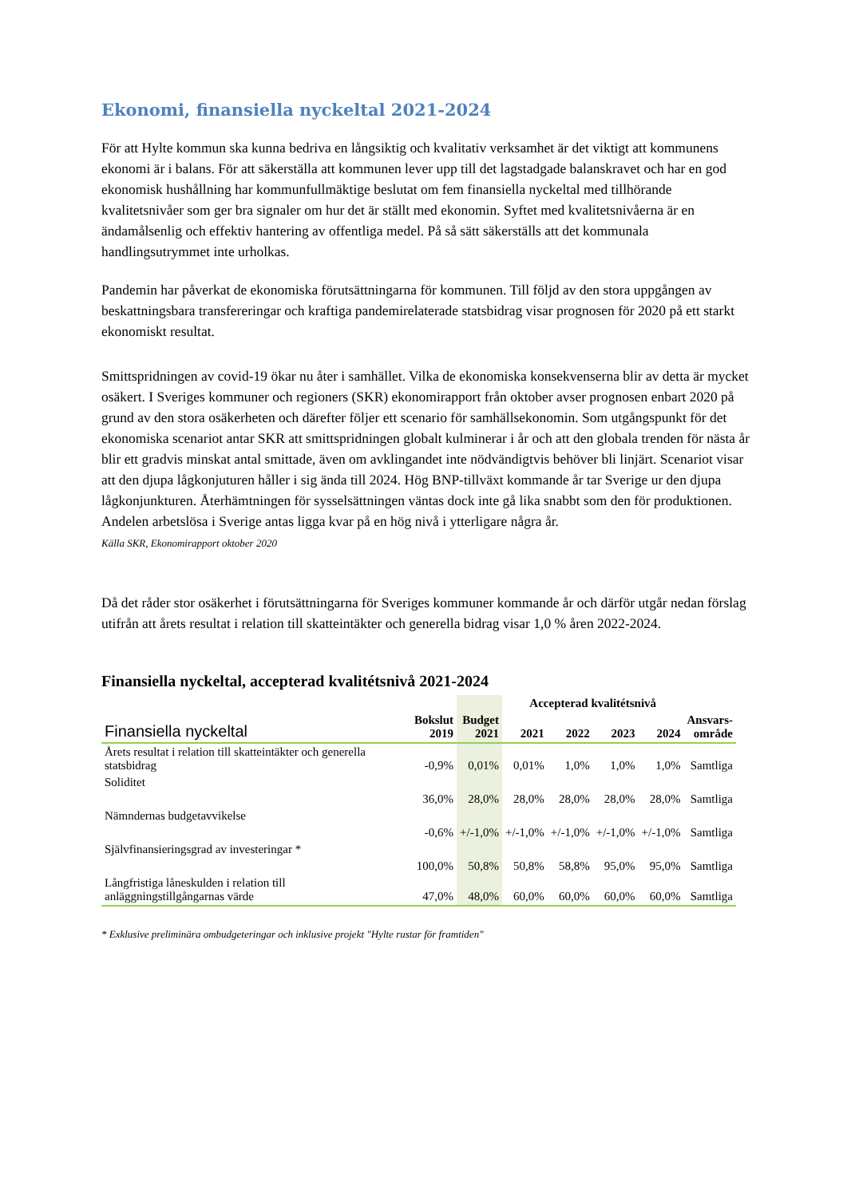Ekonomi, finansiella nyckeltal 2021-2024
För att Hylte kommun ska kunna bedriva en långsiktig och kvalitativ verksamhet är det viktigt att kommunens ekonomi är i balans. För att säkerställa att kommunen lever upp till det lagstadgade balanskravet och har en god ekonomisk hushållning har kommunfullmäktige beslutat om fem finansiella nyckeltal med tillhörande kvalitetsnivåer som ger bra signaler om hur det är ställt med ekonomin. Syftet med kvalitetsnivåerna är en ändamålsenlig och effektiv hantering av offentliga medel. På så sätt säkerställs att det kommunala handlingsutrymmet inte urholkas.
Pandemin har påverkat de ekonomiska förutsättningarna för kommunen. Till följd av den stora uppgången av beskattningsbara transfereringar och kraftiga pandemirelaterade statsbidrag visar prognosen för 2020 på ett starkt ekonomiskt resultat.
Smittspridningen av covid-19 ökar nu åter i samhället. Vilka de ekonomiska konsekvenserna blir av detta är mycket osäkert. I Sveriges kommuner och regioners (SKR) ekonomirapport från oktober avser prognosen enbart 2020 på grund av den stora osäkerheten och därefter följer ett scenario för samhällsekonomin. Som utgångspunkt för det ekonomiska scenariot antar SKR att smittspridningen globalt kulminerar i år och att den globala trenden för nästa år blir ett gradvis minskat antal smittade, även om avklingandet inte nödvändigtvis behöver bli linjärt. Scenariot visar att den djupa lågkonjuturen håller i sig ända till 2024. Hög BNP-tillväxt kommande år tar Sverige ur den djupa lågkonjunkturen. Återhämtningen för sysselsättningen väntas dock inte gå lika snabbt som den för produktionen. Andelen arbetslösa i Sverige antas ligga kvar på en hög nivå i ytterligare några år.
Källa SKR, Ekonomirapport oktober 2020
Då det råder stor osäkerhet i förutsättningarna för Sveriges kommuner kommande år och därför utgår nedan förslag utifrån att årets resultat i relation till skatteintäkter och generella bidrag visar 1,0 % åren 2022-2024.
Finansiella nyckeltal, accepterad kvalitétsnivå 2021-2024
| | | | Accepterad kvalitétsnivå | | | | |
| --- | --- | --- | --- | --- | --- | --- | --- |
| Finansiella nyckeltal | Bokslut 2019 | Budget 2021 | 2021 | 2022 | 2023 | 2024 | Ansvars- område |
| Årets resultat i relation till skatteintäkter och generella statsbidrag | -0,9% | 0,01% | 0,01% | 1,0% | 1,0% | 1,0% | Samtliga |
| Soliditet | 36,0% | 28,0% | 28,0% | 28,0% | 28,0% | 28,0% | Samtliga |
| Nämndernas budgetavvikelse | -0,6% | +/-1,0% | +/-1,0% | +/-1,0% | +/-1,0% | +/-1,0% | Samtliga |
| Självfinansieringsgrad av investeringar * | 100,0% | 50,8% | 50,8% | 58,8% | 95,0% | 95,0% | Samtliga |
| Långfristiga låneskulden i relation till anläggningstillgångarnas värde | 47,0% | 48,0% | 60,0% | 60,0% | 60,0% | 60,0% | Samtliga |
* Exklusive preliminära ombudgeteringar och inklusive projekt "Hylte rustar för framtiden"